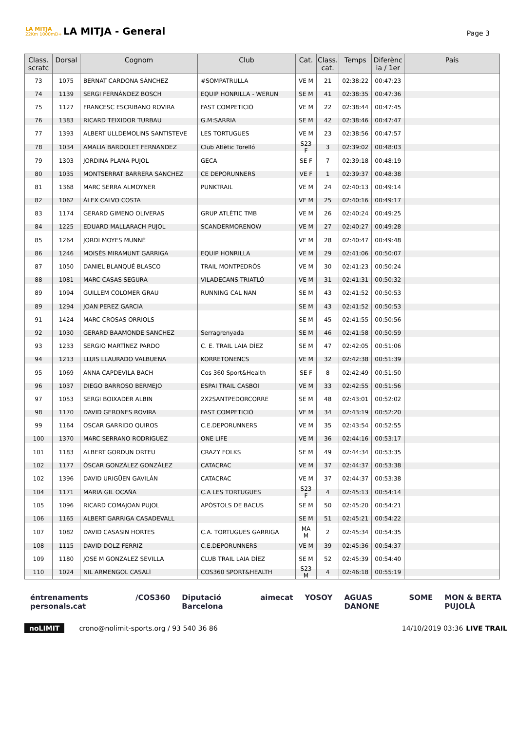LA MITJA
22Km 1000mD+
LA MITJA - General
Page 3
| Class. scratc | Dorsal | Cognom | Club | Cat. | Class. cat. | Temps | Diferènc ia / 1er | País |
| --- | --- | --- | --- | --- | --- | --- | --- | --- |
| 73 | 1075 | BERNAT CARDONA SÁNCHEZ | #SOMPATRULLA | VE M | 21 | 02:38:22 | 00:47:23 | |
| 74 | 1139 | SERGI FERNÁNDEZ BOSCH | EQUIP HONRILLA - WERUN | SE M | 41 | 02:38:35 | 00:47:36 | |
| 75 | 1127 | FRANCESC ESCRIBANO ROVIRA | FAST COMPETICIÓ | VE M | 22 | 02:38:44 | 00:47:45 | |
| 76 | 1383 | RICARD TEIXIDOR TURBAU | G.M:SARRIA | SE M | 42 | 02:38:46 | 00:47:47 | |
| 77 | 1393 | ALBERT ULLDEMOLINS SANTISTEVE | LES TORTUGUES | VE M | 23 | 02:38:56 | 00:47:57 | |
| 78 | 1034 | AMALIA BARDOLET FERNANDEZ | Club Atlètic Torelló | S23 F | 3 | 02:39:02 | 00:48:03 | |
| 79 | 1303 | JORDINA PLANA PUJOL | GECA | SE F | 7 | 02:39:18 | 00:48:19 | |
| 80 | 1035 | MONTSERRAT BARRERA SANCHEZ | CE DEPORUNNERS | VE F | 1 | 02:39:37 | 00:48:38 | |
| 81 | 1368 | MARC SERRA ALMOYNER | PUNKTRAIL | VE M | 24 | 02:40:13 | 00:49:14 | |
| 82 | 1062 | ÀLEX CALVO COSTA | | VE M | 25 | 02:40:16 | 00:49:17 | |
| 83 | 1174 | GERARD GIMENO OLIVERAS | GRUP ATLÈTIC TMB | VE M | 26 | 02:40:24 | 00:49:25 | |
| 84 | 1225 | EDUARD MALLARACH PUJOL | SCANDERMORENOW | VE M | 27 | 02:40:27 | 00:49:28 | |
| 85 | 1264 | JORDI MOYES MUNNÉ | | VE M | 28 | 02:40:47 | 00:49:48 | |
| 86 | 1246 | MOISÈS MIRAMUNT GARRIGA | EQUIP HONRILLA | VE M | 29 | 02:41:06 | 00:50:07 | |
| 87 | 1050 | DANIEL BLANQUÉ BLASCO | TRAIL MONTPEDRÓS | VE M | 30 | 02:41:23 | 00:50:24 | |
| 88 | 1081 | MARC CASAS SEGURA | VILADECANS TRIATLÓ | VE M | 31 | 02:41:31 | 00:50:32 | |
| 89 | 1094 | GUILLEM COLOMER GRAU | RUNNING CAL NAN | SE M | 43 | 02:41:52 | 00:50:53 | |
| 89 | 1294 | JOAN PEREZ GARCIA | | SE M | 43 | 02:41:52 | 00:50:53 | |
| 91 | 1424 | MARC CROSAS ORRIOLS | | SE M | 45 | 02:41:55 | 00:50:56 | |
| 92 | 1030 | GERARD BAAMONDE SANCHEZ | Serragrenyada | SE M | 46 | 02:41:58 | 00:50:59 | |
| 93 | 1233 | SERGIO MARTÍNEZ PARDO | C. E. TRAIL LAIA DÍEZ | SE M | 47 | 02:42:05 | 00:51:06 | |
| 94 | 1213 | LLUIS LLAURADO VALBUENA | KORRETONENCS | VE M | 32 | 02:42:38 | 00:51:39 | |
| 95 | 1069 | ANNA CAPDEVILA BACH | Cos 360 Sport&Health | SE F | 8 | 02:42:49 | 00:51:50 | |
| 96 | 1037 | DIEGO BARROSO BERMEJO | ESPAI TRAIL CASBOI | VE M | 33 | 02:42:55 | 00:51:56 | |
| 97 | 1053 | SERGI BOIXADER ALBIN | 2X2SANTPEDORCORRE | SE M | 48 | 02:43:01 | 00:52:02 | |
| 98 | 1170 | DAVID GERONES ROVIRA | FAST COMPETICIÓ | VE M | 34 | 02:43:19 | 00:52:20 | |
| 99 | 1164 | OSCAR GARRIDO QUIROS | C.E.DEPORUNNERS | VE M | 35 | 02:43:54 | 00:52:55 | |
| 100 | 1370 | MARC SERRANO RODRIGUEZ | ONE LIFE | VE M | 36 | 02:44:16 | 00:53:17 | |
| 101 | 1183 | ALBERT GORDUN ORTEU | CRAZY FOLKS | SE M | 49 | 02:44:34 | 00:53:35 | |
| 102 | 1177 | ÒSCAR GONZÀLEZ GONZÀLEZ | CATACRAC | VE M | 37 | 02:44:37 | 00:53:38 | |
| 102 | 1396 | DAVID URIGÜEN GAVILÁN | CATACRAC | VE M | 37 | 02:44:37 | 00:53:38 | |
| 104 | 1171 | MARIA GIL OCAÑA | C.A LES TORTUGUES | S23 F | 4 | 02:45:13 | 00:54:14 | |
| 105 | 1096 | RICARD COMAJOAN PUJOL | APÒSTOLS DE BACUS | SE M | 50 | 02:45:20 | 00:54:21 | |
| 106 | 1165 | ALBERT GARRIGA CASADEVALL | | SE M | 51 | 02:45:21 | 00:54:22 | |
| 107 | 1082 | DAVID CASASIN HORTES | C.A. TORTUGUES GARRIGA | MA M | 2 | 02:45:34 | 00:54:35 | |
| 108 | 1115 | DAVID DOLZ FERRIZ | C.E.DEPORUNNERS | VE M | 39 | 02:45:36 | 00:54:37 | |
| 109 | 1180 | JOSE M GONZALEZ SEVILLA | CLUB TRAIL LAIA DÍEZ | SE M | 52 | 02:45:39 | 00:54:40 | |
| 110 | 1024 | NIL ARMENGOL CASALÍ | COS360 SPORT&HEALTH | S23 M | 4 | 02:46:18 | 00:55:19 | |
éntrenaments personals.cat /COS360 Diputació Barcelona aimecat YOSOY AGUAS DANONE SOME MON & BERTA PUJOLÀ
noLIMIT crono@nolimit-sports.org / 93 540 36 86 14/10/2019 03:36 LIVE TRAIL